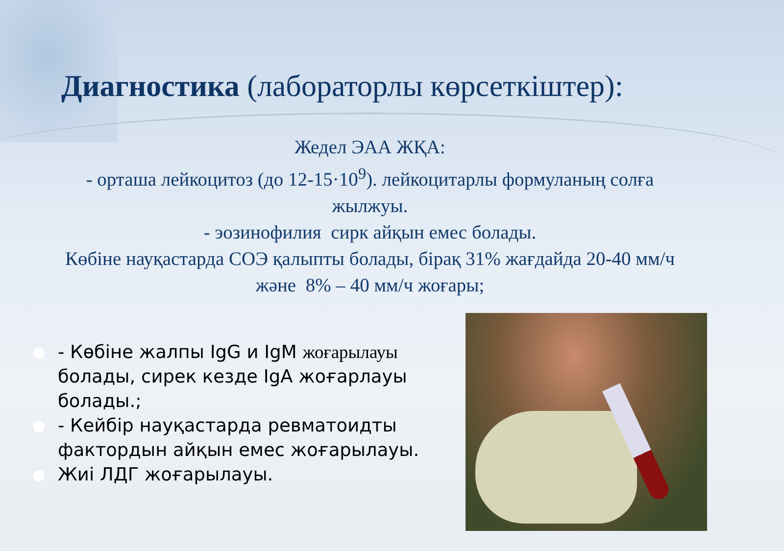Диагностика (лабораторлы көрсеткіштер):
Жедел ЭАА ЖҚА:
- орташа лейкоцитоз (до 12-15·10<sup>9</sup>). лейкоцитарлы формуланың солға жылжуы.
- эозинофилия сирк айқын емес болады.
Көбіне науқастарда СОЭ қалыпты болады, бірақ 31% жағдайда 20-40 мм/ч және 8% – 40 мм/ч жоғары;
● - Көбіне жалпы IgG и IgM жоғарылауы болады, сирек кезде IgA жоғарлауы болады.;
● - Кейбір науқастарда ревматоидты фактордын айқын емес жоғарылауы.
● Жиі ЛДГ жоғарылауы.